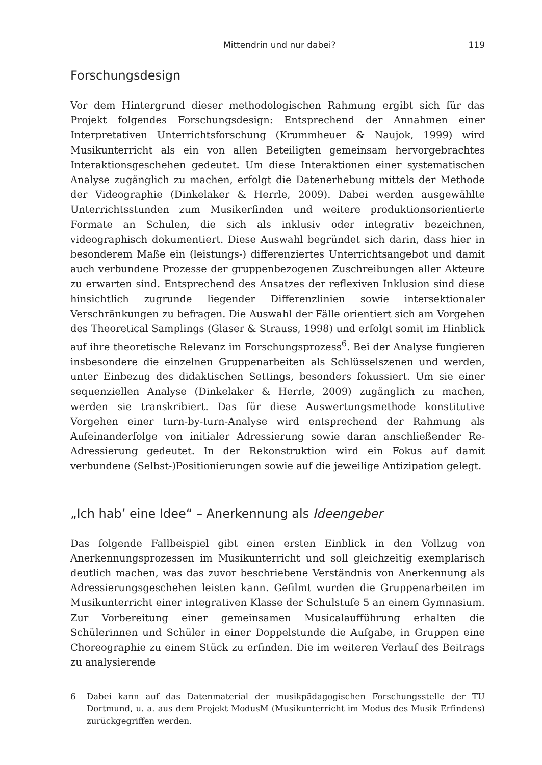Mittendrin und nur dabei? 119
Forschungsdesign
Vor dem Hintergrund dieser methodologischen Rahmung ergibt sich für das Projekt folgendes Forschungsdesign: Entsprechend der Annahmen einer Interpretativen Unterrichtsforschung (Krummheuer & Naujok, 1999) wird Musikunterricht als ein von allen Beteiligten gemeinsam hervorgebrachtes Interaktionsgeschehen gedeutet. Um diese Interaktionen einer systematischen Analyse zugänglich zu machen, erfolgt die Datenerhebung mittels der Methode der Videographie (Dinkelaker & Herrle, 2009). Dabei werden ausgewählte Unterrichtsstunden zum Musikerfinden und weitere produktionsorientierte Formate an Schulen, die sich als inklusiv oder integrativ bezeichnen, videographisch dokumentiert. Diese Auswahl begründet sich darin, dass hier in besonderem Maße ein (leistungs-) differenziertes Unterrichtsangebot und damit auch verbundene Prozesse der gruppenbezogenen Zuschreibungen aller Akteure zu erwarten sind. Entsprechend des Ansatzes der reflexiven Inklusion sind diese hinsichtlich zugrunde liegender Differenzlinien sowie intersektionaler Verschränkungen zu befragen. Die Auswahl der Fälle orientiert sich am Vorgehen des Theoretical Samplings (Glaser & Strauss, 1998) und erfolgt somit im Hinblick auf ihre theoretische Relevanz im Forschungsprozess<sup>6</sup>. Bei der Analyse fungieren insbesondere die einzelnen Gruppenarbeiten als Schlüsselszenen und werden, unter Einbezug des didaktischen Settings, besonders fokussiert. Um sie einer sequenziellen Analyse (Dinkelaker & Herrle, 2009) zugänglich zu machen, werden sie transkribiert. Das für diese Auswertungsmethode konstitutive Vorgehen einer turn-by-turn-Analyse wird entsprechend der Rahmung als Aufeinanderfolge von initialer Adressierung sowie daran anschließender Re-Adressierung gedeutet. In der Rekonstruktion wird ein Fokus auf damit verbundene (Selbst-)Positionierungen sowie auf die jeweilige Antizipation gelegt.
„Ich hab’ eine Idee“ – Anerkennung als Ideengeber
Das folgende Fallbeispiel gibt einen ersten Einblick in den Vollzug von Anerkennungsprozessen im Musikunterricht und soll gleichzeitig exemplarisch deutlich machen, was das zuvor beschriebene Verständnis von Anerkennung als Adressierungsgeschehen leisten kann. Gefilmt wurden die Gruppenarbeiten im Musikunterricht einer integrativen Klasse der Schulstufe 5 an einem Gymnasium. Zur Vorbereitung einer gemeinsamen Musicalaufführung erhalten die Schülerinnen und Schüler in einer Doppelstunde die Aufgabe, in Gruppen eine Choreographie zu einem Stück zu erfinden. Die im weiteren Verlauf des Beitrags zu analysierende
6 Dabei kann auf das Datenmaterial der musikpädagogischen Forschungsstelle der TU Dortmund, u. a. aus dem Projekt ModusM (Musikunterricht im Modus des Musik Erfindens) zurückgegriffen werden.